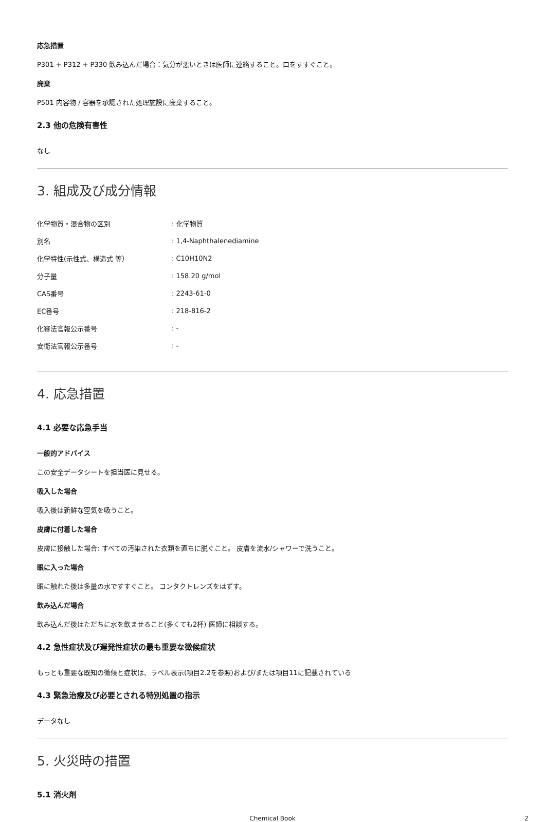応急措置
P301 + P312 + P330 飲み込んだ場合：気分が悪いときは医師に連絡すること。口をすすぐこと。
廃棄
P501 内容物 / 容器を承認された処理施設に廃棄すること。
2.3 他の危険有害性
なし
3. 組成及び成分情報
| 化学物質・混合物の区別 | : 化学物質 |
| 別名 | : 1,4-Naphthalenediamine |
| 化学特性(示性式、構造式 等） | : C10H10N2 |
| 分子量 | : 158.20 g/mol |
| CAS番号 | : 2243-61-0 |
| EC番号 | : 218-816-2 |
| 化審法官報公示番号 | : - |
| 安衛法官報公示番号 | : - |
4. 応急措置
4.1 必要な応急手当
一般的アドバイス
この安全データシートを担当医に見せる。
吸入した場合
吸入後は新鮮な空気を吸うこと。
皮膚に付着した場合
皮膚に接触した場合: すべての汚染された衣類を直ちに脱ぐこと。 皮膚を流水/シャワーで洗うこと。
眼に入った場合
眼に触れた後は多量の水ですすぐこと。 コンタクトレンズをはずす。
飲み込んだ場合
飲み込んだ後はただちに水を飲ませること(多くても2杯) 医師に相談する。
4.2 急性症状及び遅発性症状の最も重要な徴候症状
もっとも重要な既知の徴候と症状は、ラベル表示(項目2.2を参照)および/または項目11に記載されている
4.3 緊急治療及び必要とされる特別処置の指示
データなし
5. 火災時の措置
5.1 消火剤
Chemical Book 2